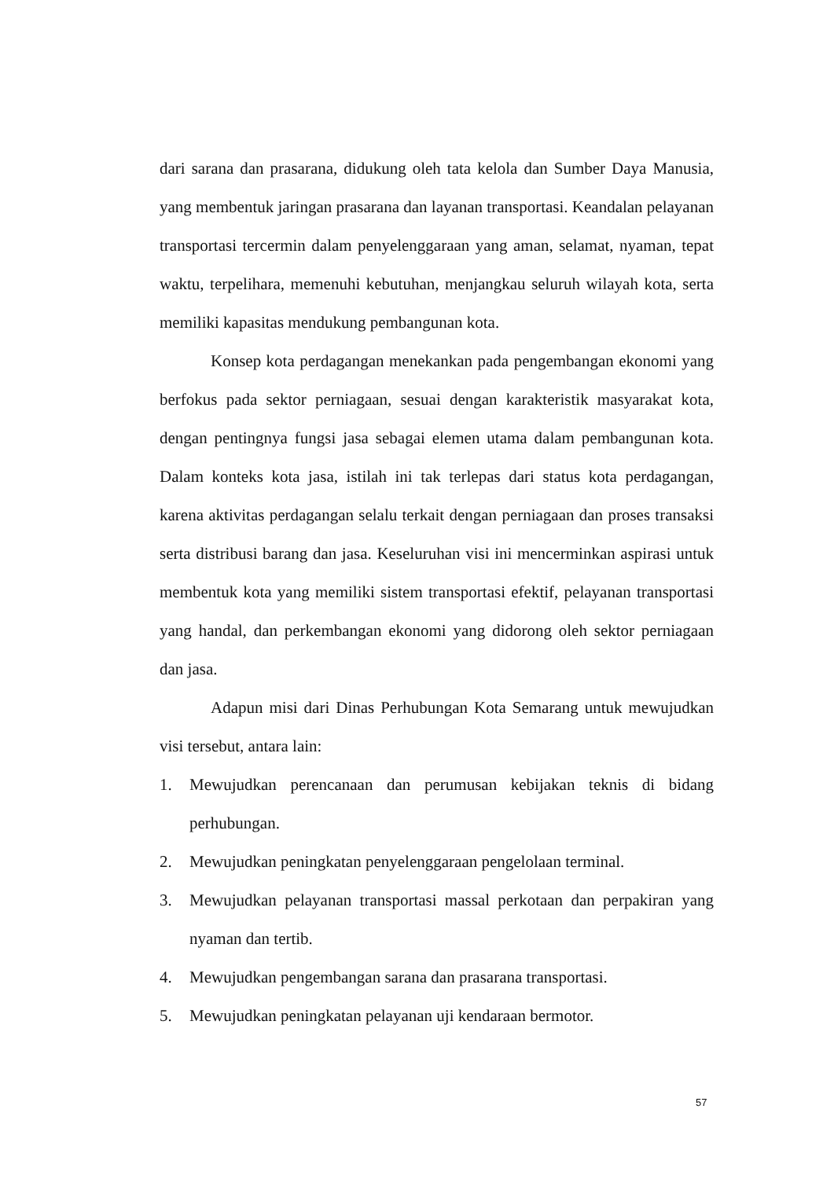dari sarana dan prasarana, didukung oleh tata kelola dan Sumber Daya Manusia, yang membentuk jaringan prasarana dan layanan transportasi. Keandalan pelayanan transportasi tercermin dalam penyelenggaraan yang aman, selamat, nyaman, tepat waktu, terpelihara, memenuhi kebutuhan, menjangkau seluruh wilayah kota, serta memiliki kapasitas mendukung pembangunan kota.
Konsep kota perdagangan menekankan pada pengembangan ekonomi yang berfokus pada sektor perniagaan, sesuai dengan karakteristik masyarakat kota, dengan pentingnya fungsi jasa sebagai elemen utama dalam pembangunan kota. Dalam konteks kota jasa, istilah ini tak terlepas dari status kota perdagangan, karena aktivitas perdagangan selalu terkait dengan perniagaan dan proses transaksi serta distribusi barang dan jasa. Keseluruhan visi ini mencerminkan aspirasi untuk membentuk kota yang memiliki sistem transportasi efektif, pelayanan transportasi yang handal, dan perkembangan ekonomi yang didorong oleh sektor perniagaan dan jasa.
Adapun misi dari Dinas Perhubungan Kota Semarang untuk mewujudkan visi tersebut, antara lain:
1. Mewujudkan perencanaan dan perumusan kebijakan teknis di bidang perhubungan.
2. Mewujudkan peningkatan penyelenggaraan pengelolaan terminal.
3. Mewujudkan pelayanan transportasi massal perkotaan dan perpakiran yang nyaman dan tertib.
4. Mewujudkan pengembangan sarana dan prasarana transportasi.
5. Mewujudkan peningkatan pelayanan uji kendaraan bermotor.
57